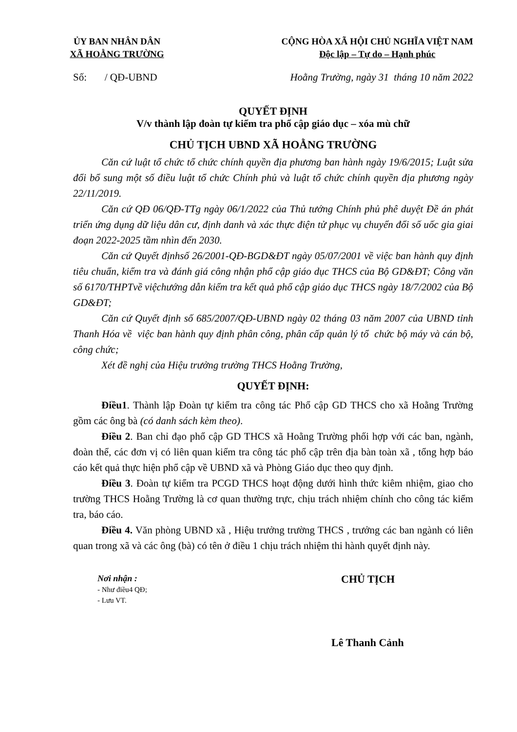ỦY BAN NHÂN DÂN
XÃ HOẰNG TRƯỜNG
CỘNG HÒA XÃ HỘI CHỦ NGHĨA VIỆT NAM
Độc lập – Tự do – Hạnh phúc
Số: / QĐ-UBND Hoằng Trường, ngày 31 tháng 10 năm 2022
QUYẾT ĐỊNH
V/v thành lập đoàn tự kiểm tra phổ cập giáo dục – xóa mù chữ
CHỦ TỊCH UBND XÃ HOẰNG TRƯỜNG
Căn cứ luật tổ chức tổ chức chính quyền địa phương ban hành ngày 19/6/2015; Luật sửa đổi bổ sung một số điều luật tổ chức Chính phủ và luật tổ chức chính quyền địa phương ngày 22/11/2019.
Căn cứ QĐ 06/QĐ-TTg ngày 06/1/2022 của Thủ tướng Chính phủ phê duyệt Đề án phát triển ứng dụng dữ liệu dân cư, định danh và xác thực điện tử phục vụ chuyển đổi số uốc gia giai đoạn 2022-2025 tầm nhìn đến 2030.
Căn cứ Quyết địnhsố 26/2001-QĐ-BGD&ĐT ngày 05/07/2001 về việc ban hành quy định tiêu chuẩn, kiểm tra và đánh giá công nhận phổ cập giáo dục THCS của Bộ GD&ĐT; Công văn số 6170/THPTvề việchướng dẫn kiểm tra kết quả phổ cập giáo dục THCS ngày 18/7/2002 của Bộ GD&ĐT;
Căn cứ Quyết định số 685/2007/QĐ-UBND ngày 02 tháng 03 năm 2007 của UBND tỉnh Thanh Hóa về việc ban hành quy định phân công, phân cấp quản lý tổ chức bộ máy và cán bộ, công chức;
Xét đề nghị của Hiệu trưởng trường THCS Hoằng Trường,
QUYẾT ĐỊNH:
Điều1. Thành lập Đoàn tự kiểm tra công tác Phổ cập GD THCS cho xã Hoằng Trường gồm các ông bà (có danh sách kèm theo).
Điều 2. Ban chỉ đạo phổ cập GD THCS xã Hoằng Trường phối hợp với các ban, ngành, đoàn thể, các đơn vị có liên quan kiểm tra công tác phổ cập trên địa bàn toàn xã , tổng hợp báo cáo kết quả thực hiện phổ cập về UBND xã và Phòng Giáo dục theo quy định.
Điều 3. Đoàn tự kiểm tra PCGD THCS hoạt động dưới hình thức kiêm nhiệm, giao cho trường THCS Hoằng Trường là cơ quan thường trực, chịu trách nhiệm chính cho công tác kiểm tra, báo cáo.
Điều 4. Văn phòng UBND xã , Hiệu trưởng trường THCS , trưởng các ban ngành có liên quan trong xã và các ông (bà) có tên ở điều 1 chịu trách nhiệm thi hành quyết định này.
Nơi nhận :
- Như điều4 QĐ;
- Lưu VT.
CHỦ TỊCH
Lê Thanh Cảnh